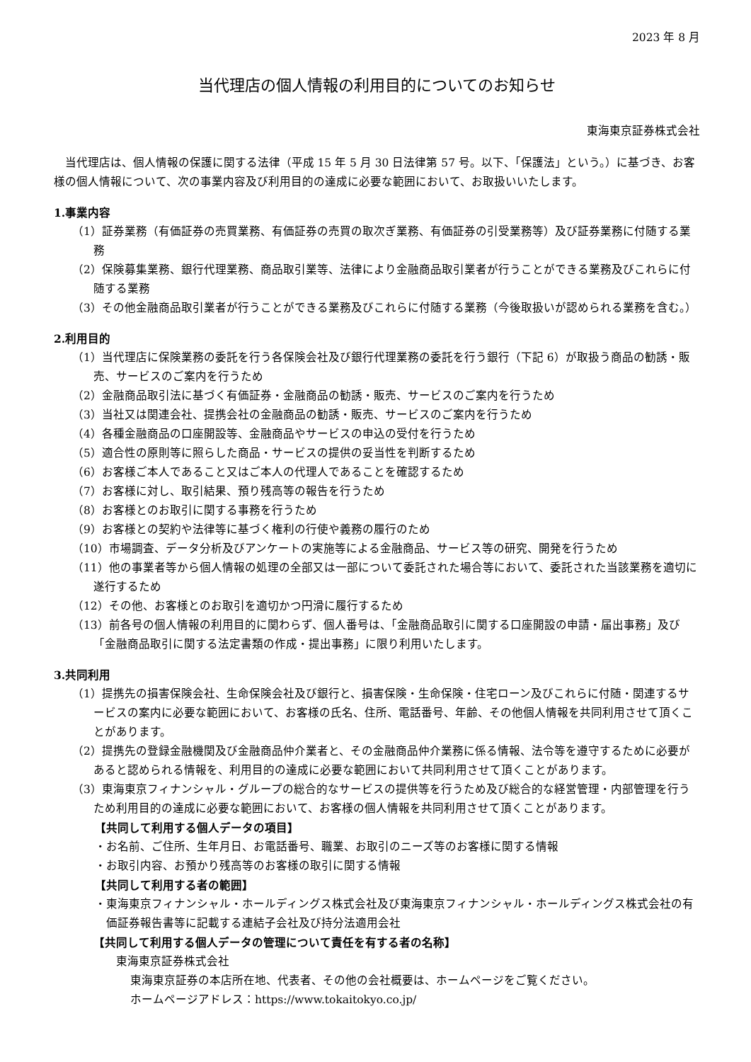2023 年 8 月
当代理店の個人情報の利用目的についてのお知らせ
東海東京証券株式会社
当代理店は、個人情報の保護に関する法律（平成 15 年 5 月 30 日法律第 57 号。以下、「保護法」という。）に基づき、お客様の個人情報について、次の事業内容及び利用目的の達成に必要な範囲において、お取扱いいたします。
1.事業内容
（1）証券業務（有価証券の売買業務、有価証券の売買の取次ぎ業務、有価証券の引受業務等）及び証券業務に付随する業務
（2）保険募集業務、銀行代理業務、商品取引業等、法律により金融商品取引業者が行うことができる業務及びこれらに付随する業務
（3）その他金融商品取引業者が行うことができる業務及びこれらに付随する業務（今後取扱いが認められる業務を含む。）
2.利用目的
（1）当代理店に保険業務の委託を行う各保険会社及び銀行代理業務の委託を行う銀行（下記 6）が取扱う商品の勧誘・販売、サービスのご案内を行うため
（2）金融商品取引法に基づく有価証券・金融商品の勧誘・販売、サービスのご案内を行うため
（3）当社又は関連会社、提携会社の金融商品の勧誘・販売、サービスのご案内を行うため
（4）各種金融商品の口座開設等、金融商品やサービスの申込の受付を行うため
（5）適合性の原則等に照らした商品・サービスの提供の妥当性を判断するため
（6）お客様ご本人であること又はご本人の代理人であることを確認するため
（7）お客様に対し、取引結果、預り残高等の報告を行うため
（8）お客様とのお取引に関する事務を行うため
（9）お客様との契約や法律等に基づく権利の行使や義務の履行のため
（10）市場調査、データ分析及びアンケートの実施等による金融商品、サービス等の研究、開発を行うため
（11）他の事業者等から個人情報の処理の全部又は一部について委託された場合等において、委託された当該業務を適切に遂行するため
（12）その他、お客様とのお取引を適切かつ円滑に履行するため
（13）前各号の個人情報の利用目的に関わらず、個人番号は、「金融商品取引に関する口座開設の申請・届出事務」及び「金融商品取引に関する法定書類の作成・提出事務」に限り利用いたします。
3.共同利用
（1）提携先の損害保険会社、生命保険会社及び銀行と、損害保険・生命保険・住宅ローン及びこれらに付随・関連するサービスの案内に必要な範囲において、お客様の氏名、住所、電話番号、年齢、その他個人情報を共同利用させて頂くことがあります。
（2）提携先の登録金融機関及び金融商品仲介業者と、その金融商品仲介業務に係る情報、法令等を遵守するために必要があると認められる情報を、利用目的の達成に必要な範囲において共同利用させて頂くことがあります。
（3）東海東京フィナンシャル・グループの総合的なサービスの提供等を行うため及び総合的な経営管理・内部管理を行うため利用目的の達成に必要な範囲において、お客様の個人情報を共同利用させて頂くことがあります。
【共同して利用する個人データの項目】
・お名前、ご住所、生年月日、お電話番号、職業、お取引のニーズ等のお客様に関する情報
・お取引内容、お預かり残高等のお客様の取引に関する情報
【共同して利用する者の範囲】
・東海東京フィナンシャル・ホールディングス株式会社及び東海東京フィナンシャル・ホールディングス株式会社の有価証券報告書等に記載する連結子会社及び持分法適用会社
【共同して利用する個人データの管理について責任を有する者の名称】
東海東京証券株式会社
東海東京証券の本店所在地、代表者、その他の会社概要は、ホームページをご覧ください。
ホームページアドレス：https://www.tokaitokyo.co.jp/